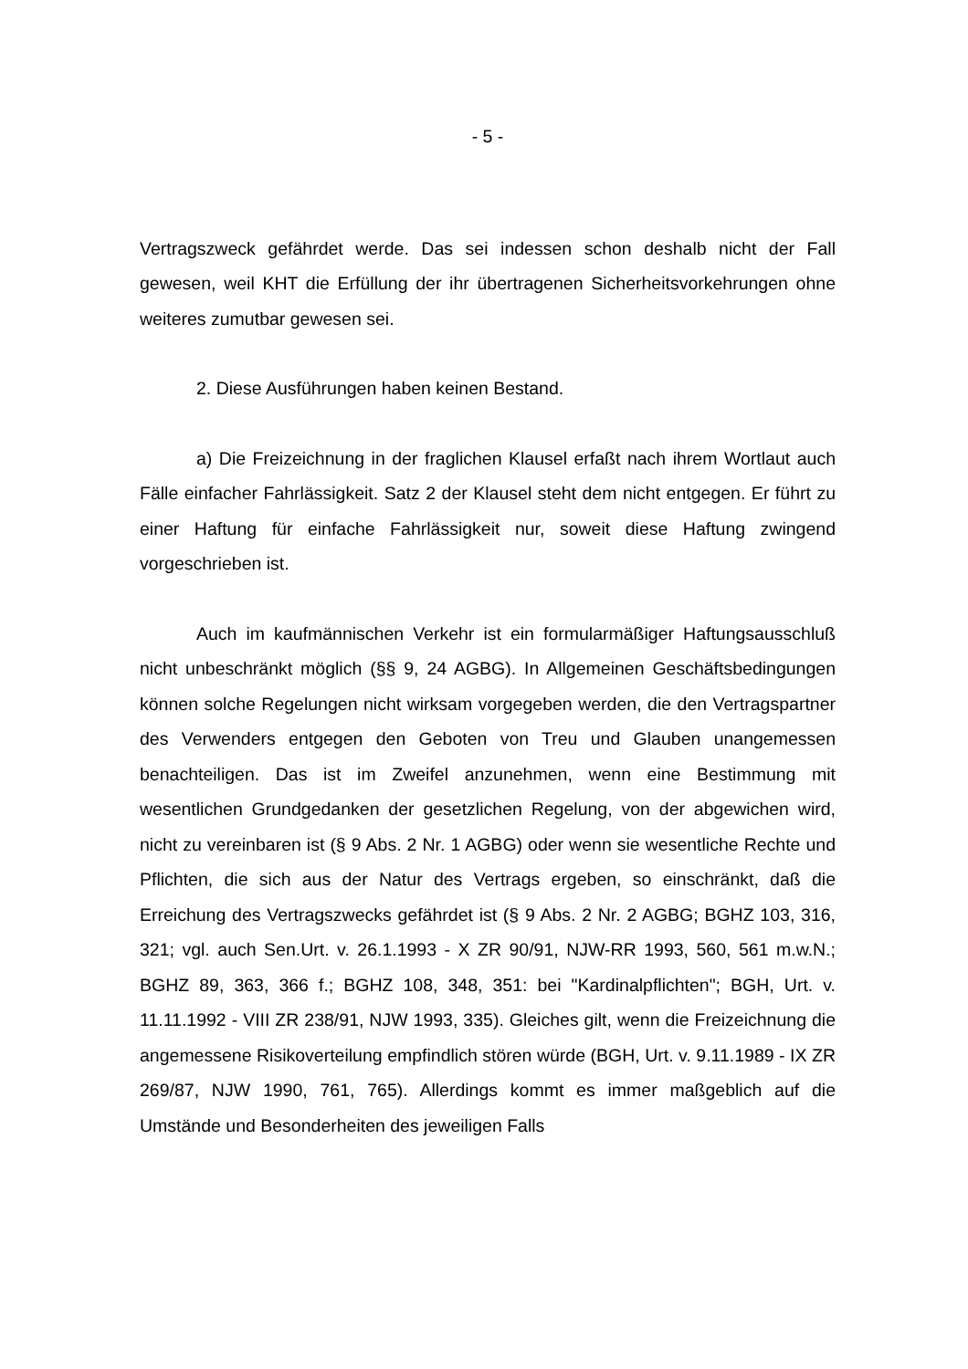- 5 -
Vertragszweck gefährdet werde. Das sei indessen schon deshalb nicht der Fall gewesen, weil KHT die Erfüllung der ihr übertragenen Sicherheitsvorkehrungen ohne weiteres zumutbar gewesen sei.
2. Diese Ausführungen haben keinen Bestand.
a) Die Freizeichnung in der fraglichen Klausel erfaßt nach ihrem Wortlaut auch Fälle einfacher Fahrlässigkeit. Satz 2 der Klausel steht dem nicht entgegen. Er führt zu einer Haftung für einfache Fahrlässigkeit nur, soweit diese Haftung zwingend vorgeschrieben ist.
Auch im kaufmännischen Verkehr ist ein formularmäßiger Haftungsausschluß nicht unbeschränkt möglich (§§ 9, 24 AGBG). In Allgemeinen Geschäftsbedingungen können solche Regelungen nicht wirksam vorgegeben werden, die den Vertragspartner des Verwenders entgegen den Geboten von Treu und Glauben unangemessen benachteiligen. Das ist im Zweifel anzunehmen, wenn eine Bestimmung mit wesentlichen Grundgedanken der gesetzlichen Regelung, von der abgewichen wird, nicht zu vereinbaren ist (§ 9 Abs. 2 Nr. 1 AGBG) oder wenn sie wesentliche Rechte und Pflichten, die sich aus der Natur des Vertrags ergeben, so einschränkt, daß die Erreichung des Vertragszwecks gefährdet ist (§ 9 Abs. 2 Nr. 2 AGBG; BGHZ 103, 316, 321; vgl. auch Sen.Urt. v. 26.1.1993 - X ZR 90/91, NJW-RR 1993, 560, 561 m.w.N.; BGHZ 89, 363, 366 f.; BGHZ 108, 348, 351: bei "Kardinalpflichten"; BGH, Urt. v. 11.11.1992 - VIII ZR 238/91, NJW 1993, 335). Gleiches gilt, wenn die Freizeichnung die angemessene Risikoverteilung empfindlich stören würde (BGH, Urt. v. 9.11.1989 - IX ZR 269/87, NJW 1990, 761, 765). Allerdings kommt es immer maßgeblich auf die Umstände und Besonderheiten des jeweiligen Falls